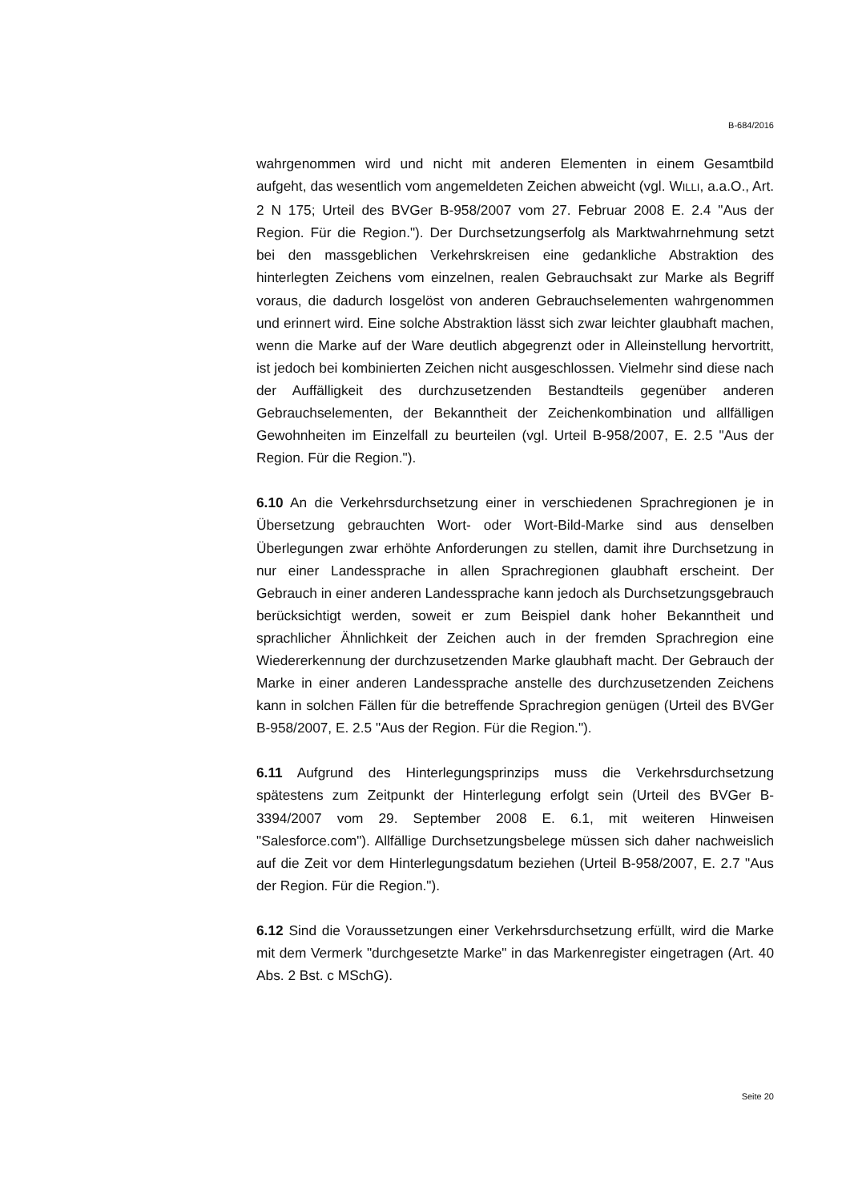B-684/2016
wahrgenommen wird und nicht mit anderen Elementen in einem Gesamtbild aufgeht, das wesentlich vom angemeldeten Zeichen abweicht (vgl. WILLI, a.a.O., Art. 2 N 175; Urteil des BVGer B-958/2007 vom 27. Februar 2008 E. 2.4 "Aus der Region. Für die Region."). Der Durchsetzungserfolg als Marktwahrnehmung setzt bei den massgeblichen Verkehrskreisen eine gedankliche Abstraktion des hinterlegten Zeichens vom einzelnen, realen Gebrauchsakt zur Marke als Begriff voraus, die dadurch losgelöst von anderen Gebrauchselementen wahrgenommen und erinnert wird. Eine solche Abstraktion lässt sich zwar leichter glaubhaft machen, wenn die Marke auf der Ware deutlich abgegrenzt oder in Alleinstellung hervortritt, ist jedoch bei kombinierten Zeichen nicht ausgeschlossen. Vielmehr sind diese nach der Auffälligkeit des durchzusetzenden Bestandteils gegenüber anderen Gebrauchselementen, der Bekanntheit der Zeichenkombination und allfälligen Gewohnheiten im Einzelfall zu beurteilen (vgl. Urteil B-958/2007, E. 2.5 "Aus der Region. Für die Region.").
6.10 An die Verkehrsdurchsetzung einer in verschiedenen Sprachregionen je in Übersetzung gebrauchten Wort- oder Wort-Bild-Marke sind aus denselben Überlegungen zwar erhöhte Anforderungen zu stellen, damit ihre Durchsetzung in nur einer Landessprache in allen Sprachregionen glaubhaft erscheint. Der Gebrauch in einer anderen Landessprache kann jedoch als Durchsetzungsgebrauch berücksichtigt werden, soweit er zum Beispiel dank hoher Bekanntheit und sprachlicher Ähnlichkeit der Zeichen auch in der fremden Sprachregion eine Wiedererkennung der durchzusetzenden Marke glaubhaft macht. Der Gebrauch der Marke in einer anderen Landessprache anstelle des durchzusetzenden Zeichens kann in solchen Fällen für die betreffende Sprachregion genügen (Urteil des BVGer B-958/2007, E. 2.5 "Aus der Region. Für die Region.").
6.11 Aufgrund des Hinterlegungsprinzips muss die Verkehrsdurchsetzung spätestens zum Zeitpunkt der Hinterlegung erfolgt sein (Urteil des BVGer B-3394/2007 vom 29. September 2008 E. 6.1, mit weiteren Hinweisen "Salesforce.com"). Allfällige Durchsetzungsbelege müssen sich daher nachweislich auf die Zeit vor dem Hinterlegungsdatum beziehen (Urteil B-958/2007, E. 2.7 "Aus der Region. Für die Region.").
6.12 Sind die Voraussetzungen einer Verkehrsdurchsetzung erfüllt, wird die Marke mit dem Vermerk "durchgesetzte Marke" in das Markenregister eingetragen (Art. 40 Abs. 2 Bst. c MSchG).
Seite 20